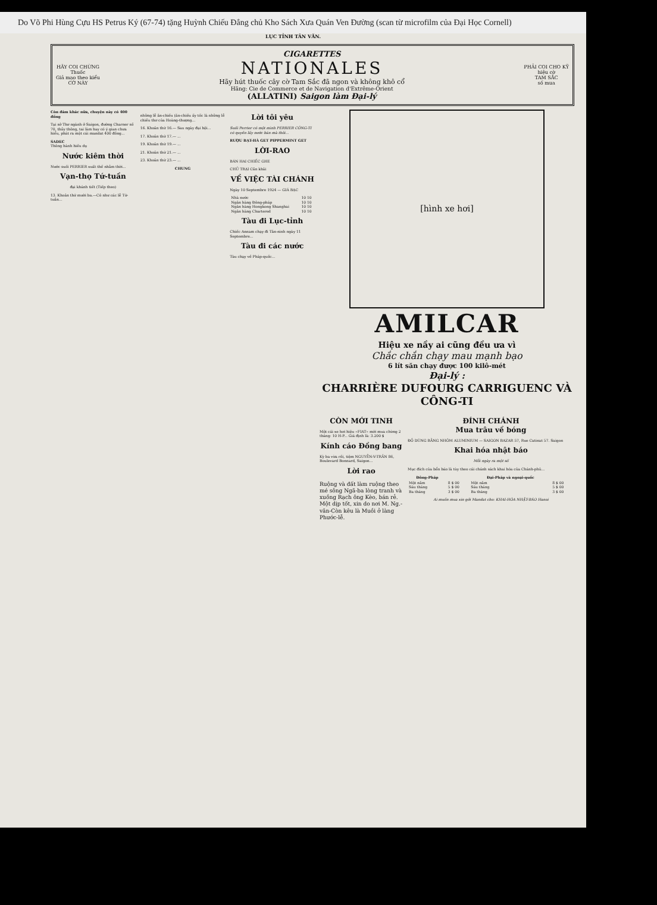Do Võ Phi Hùng Cựu HS Petrus Ký (67-74) tặng Huỳnh Chiếu Đẳng chủ Kho Sách Xưa Quán Ven Đường (scan từ microfilm của Đại Học Cornell)
LỤC TỈNH TÂN VĂN.
HÃY COI CHỪNG
Thuốc
Giả mạo theo kiểu
CỜ NÀY
CIGARETTES
NATIONALES
Hãy hút thuốc cây cờ Tam Sắc đã ngon và không khô cổ
Hãng: Cie de Commerce et de Navigation d'Extrême-Orient
(ALLATINI) Saigon làm Đại-lý
PHẢI COI CHO KỸ
hiệu cờ
TAM SẮC
số mua
Còn đám khác nữa, chuyện này có 400 đồng
Tại sở Thơ ngành ở Saigon, đường Charner số 70, thầy thông, tai làm hay có ý gian chưa hiểu, phát ra một cái mandat 400 đồng...
SADEC
Thông hành hiếu dụ
Nước kiêm thời
Nước suối PERRIER xuất thế nhằm thời...
Vạn-thọ Tứ-tuần
đại khánh tiết (Tiếp theo)
13. Khoản thứ mười ba.—Cô như các lễ Tứ-tuần...
những lễ ăn-chiếu (ăn-chiếu ấy tốc là những lễ chiếu thơ của Hoàng-thượng...
16. Khoản thứ 16.— Sau ngày đại hội...
17. Khoản thứ 17.— ...
19. Khoản thứ 19.— ...
21. Khoản thứ 21.— ...
23. Khoản thứ 23.— ...
CHUNG
Lời tôi yêu
Suối Perrier có một mình PERRIER CÔNG-TI có quyền lấy nước bán mà thôi...
RƯỢU BẠT-HÀ GET PIPPERMINT GET
LỜI-RAO
BÁN HAI CHIẾC GHE
CHỦ TRẠI Cần khải
VỀ VIỆC TÀI CHÁNH
Ngày 10 Septembre 1924 — GIÁ BẠC
| Nhà nước | 10 10 |
| Ngân hàng Đông-pháp | 10 10 |
| Ngân hàng Hongkong Shanghai | 10 10 |
| Ngân hàng Chartered | 10 10 |
Tàu đi Lục-tỉnh
Chiếc Annam chạy đi Tân-ninh ngày 11 Septembre...
Tàu đi các nước
Tàu chạy về Pháp-quốc...
[hình xe hơi]
AMILCAR
Hiệu xe nầy ai cũng đều ưa vì
Chắc chắn chạy mau mạnh bạo
6 lít săn chạy được 100 kilô-mét
Đại-lý :
CHARRIÈRE DUFOURG CARRIGUENC VÀ CÔNG-TI
CÒN MỚI TINH
Một cái xe hơi hiệu «FIAT» mới mua chừng 2 tháng: 10 H-P... Giá định là: 3.200 $
Kính cáo Đồng bang
Kỳ ba vừa rồi, tiệm NGUYỄN-V-TRẦN 86, Boulevard Bonnard, Saigon...
Lời rao
Ruộng và đất làm ruộng theo mé sông Ngã-ba lòng tranh và xuồng Rạch ông Kèo, bán rẻ. Một dịp tốt, xin do nơi M. Ng.-văn-Còn kêu là Muồi ở làng Phước-lễ.
ĐÍNH CHÁNH
Mua trâu về bóng
ĐỒ DÙNG BẰNG NHÔM ALUMINIUM — SAIGON BAZAR 57, Rue Catinat 57. Saigon
Khai hóa nhật báo
Mỗi ngày ra một số
Mục đích của bổn báo là tùy theo cái chánh sách khai hóa của Chánh-phủ...
| Đông-Pháp | | Đại-Pháp và ngoại-quốc | |
| --- | --- | --- | --- |
| Một năm | 8 $ 00 | Một năm | 8 $ 00 |
| Sáu tháng | 5 $ 00 | Sáu tháng | 5 $ 00 |
| Ba tháng | 3 $ 00 | Ba tháng | 3 $ 00 |
Ai muốn mua xin gởi Mandat cho: KHAI-HÓA NHẬT-BÁO Hanoi